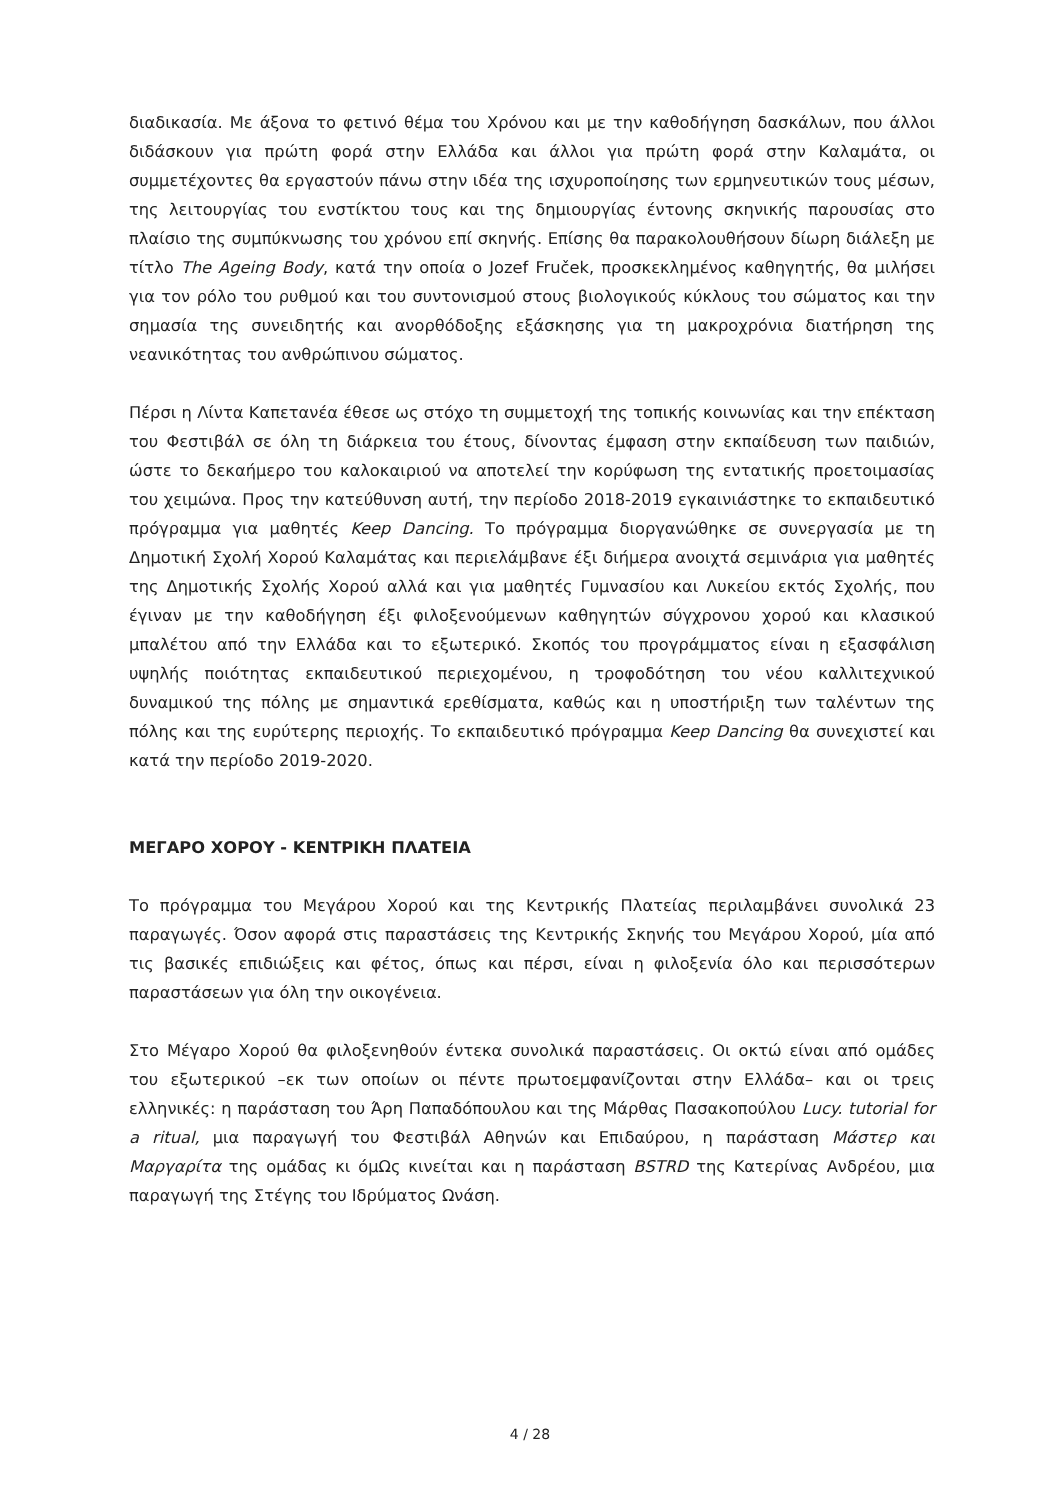διαδικασία. Με άξονα το φετινό θέμα του Χρόνου και με την καθοδήγηση δασκάλων, που άλλοι διδάσκουν για πρώτη φορά στην Ελλάδα και άλλοι για πρώτη φορά στην Καλαμάτα, οι συμμετέχοντες θα εργαστούν πάνω στην ιδέα της ισχυροποίησης των ερμηνευτικών τους μέσων, της λειτουργίας του ενστίκτου τους και της δημιουργίας έντονης σκηνικής παρουσίας στο πλαίσιο της συμπύκνωσης του χρόνου επί σκηνής. Επίσης θα παρακολουθήσουν δίωρη διάλεξη με τίτλο The Ageing Body, κατά την οποία ο Jozef Fruček, προσκεκλημένος καθηγητής, θα μιλήσει για τον ρόλο του ρυθμού και του συντονισμού στους βιολογικούς κύκλους του σώματος και την σημασία της συνειδητής και ανορθόδοξης εξάσκησης για τη μακροχρόνια διατήρηση της νεανικότητας του ανθρώπινου σώματος.
Πέρσι η Λίντα Καπετανέα έθεσε ως στόχο τη συμμετοχή της τοπικής κοινωνίας και την επέκταση του Φεστιβάλ σε όλη τη διάρκεια του έτους, δίνοντας έμφαση στην εκπαίδευση των παιδιών, ώστε το δεκαήμερο του καλοκαιριού να αποτελεί την κορύφωση της εντατικής προετοιμασίας του χειμώνα. Προς την κατεύθυνση αυτή, την περίοδο 2018-2019 εγκαινιάστηκε το εκπαιδευτικό πρόγραμμα για μαθητές Keep Dancing. Το πρόγραμμα διοργανώθηκε σε συνεργασία με τη Δημοτική Σχολή Χορού Καλαμάτας και περιελάμβανε έξι διήμερα ανοιχτά σεμινάρια για μαθητές της Δημοτικής Σχολής Χορού αλλά και για μαθητές Γυμνασίου και Λυκείου εκτός Σχολής, που έγιναν με την καθοδήγηση έξι φιλοξενούμενων καθηγητών σύγχρονου χορού και κλασικού μπαλέτου από την Ελλάδα και το εξωτερικό. Σκοπός του προγράμματος είναι η εξασφάλιση υψηλής ποιότητας εκπαιδευτικού περιεχομένου, η τροφοδότηση του νέου καλλιτεχνικού δυναμικού της πόλης με σημαντικά ερεθίσματα, καθώς και η υποστήριξη των ταλέντων της πόλης και της ευρύτερης περιοχής. Το εκπαιδευτικό πρόγραμμα Keep Dancing θα συνεχιστεί και κατά την περίοδο 2019-2020.
ΜΕΓΑΡΟ ΧΟΡΟΥ - ΚΕΝΤΡΙΚΗ ΠΛΑΤΕΙΑ
Το πρόγραμμα του Μεγάρου Χορού και της Κεντρικής Πλατείας περιλαμβάνει συνολικά 23 παραγωγές. Όσον αφορά στις παραστάσεις της Κεντρικής Σκηνής του Μεγάρου Χορού, μία από τις βασικές επιδιώξεις και φέτος, όπως και πέρσι, είναι η φιλοξενία όλο και περισσότερων παραστάσεων για όλη την οικογένεια.
Στο Μέγαρο Χορού θα φιλοξενηθούν έντεκα συνολικά παραστάσεις. Οι οκτώ είναι από ομάδες του εξωτερικού –εκ των οποίων οι πέντε πρωτοεμφανίζονται στην Ελλάδα– και οι τρεις ελληνικές: η παράσταση του Άρη Παπαδόπουλου και της Μάρθας Πασακοπούλου Lucy. tutorial for a ritual, μια παραγωγή του Φεστιβάλ Αθηνών και Επιδαύρου, η παράσταση Μάστερ και Μαργαρίτα της ομάδας κι όμΩς κινείται και η παράσταση BSTRD της Κατερίνας Ανδρέου, μια παραγωγή της Στέγης του Ιδρύματος Ωνάση.
4 / 28